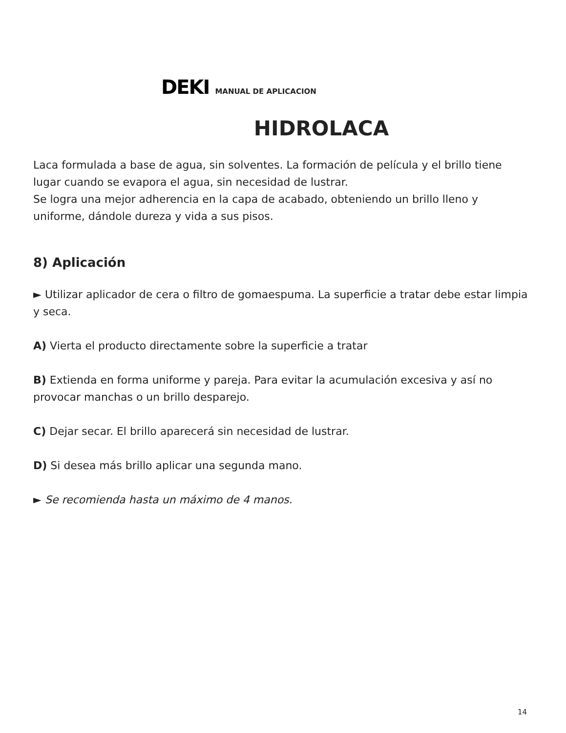DEKI MANUAL DE APLICACION
HIDROLACA
Laca formulada a base de agua, sin solventes. La formación de película y el brillo tiene lugar cuando se evapora el agua, sin necesidad de lustrar.
Se logra una mejor adherencia en la capa de acabado, obteniendo un brillo lleno y uniforme, dándole dureza y vida a sus pisos.
8) Aplicación
► Utilizar aplicador de cera o filtro de gomaespuma. La superficie a tratar debe estar limpia y seca.
A) Vierta el producto directamente sobre la superficie a tratar
B) Extienda en forma uniforme y pareja. Para evitar la acumulación excesiva y así no provocar manchas o un brillo desparejo.
C) Dejar secar. El brillo aparecerá sin necesidad de lustrar.
D) Si desea más brillo aplicar una segunda mano.
► Se recomienda hasta un máximo de 4 manos.
14